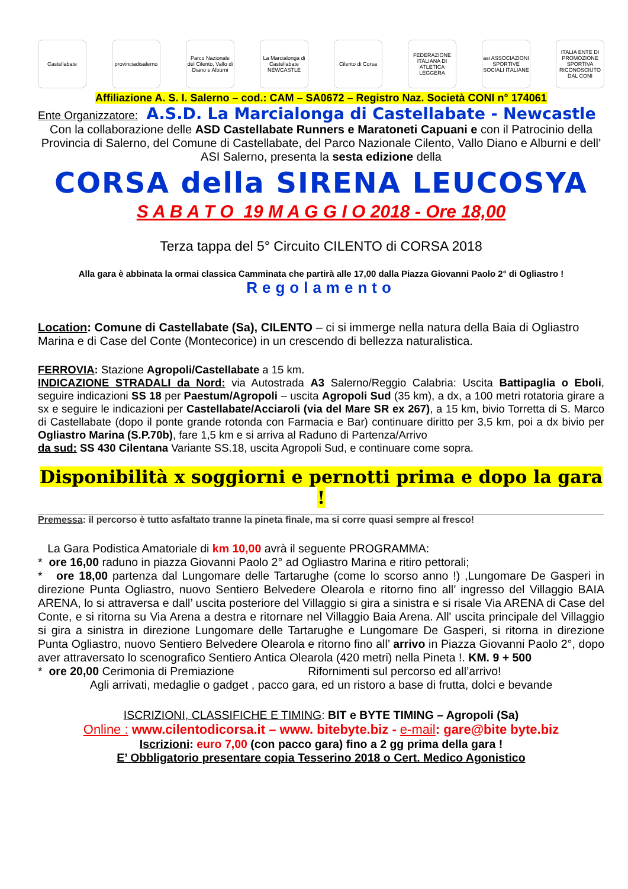Castellabate
provinciadisalerno
Parco Nazionale del Cilento, Vallo di Diano e Alburni
La Marcialonga di Castellabate NEWCASTLE
Cilento di Corsa
FEDERAZIONE ITALIANA DI ATLETICA LEGGERA
asi ASSOCIAZIONI SPORTIVE SOCIALI ITALIANE
ITALIA ENTE DI PROMOZIONE SPORTIVA RICONOSCIUTO DAL CONI
Affiliazione A. S. I. Salerno – cod.: CAM – SA0672 – Registro Naz. Società CONI n° 174061
Ente Organizzatore: A.S.D. La Marcialonga di Castellabate - Newcastle
Con la collaborazione delle ASD Castellabate Runners e Maratoneti Capuani e con il Patrocinio della Provincia di Salerno, del Comune di Castellabate, del Parco Nazionale Cilento, Vallo Diano e Alburni e dell’ ASI Salerno, presenta la sesta edizione della
CORSA della SIRENA LEUCOSYA
S A B A T O 19 M A G G I O 2018 - Ore 18,00
Terza tappa del 5° Circuito CILENTO di CORSA 2018
Alla gara è abbinata la ormai classica Camminata che partirà alle 17,00 dalla Piazza Giovanni Paolo 2° di Ogliastro !
Regolamento
Location: Comune di Castellabate (Sa), CILENTO – ci si immerge nella natura della Baia di Ogliastro Marina e di Case del Conte (Montecorice) in un crescendo di bellezza naturalistica.
FERROVIA: Stazione Agropoli/Castellabate a 15 km.
INDICAZIONE STRADALI da Nord: via Autostrada A3 Salerno/Reggio Calabria: Uscita Battipaglia o Eboli, seguire indicazioni SS 18 per Paestum/Agropoli – uscita Agropoli Sud (35 km), a dx, a 100 metri rotatoria girare a sx e seguire le indicazioni per Castellabate/Acciaroli (via del Mare SR ex 267), a 15 km, bivio Torretta di S. Marco di Castellabate (dopo il ponte grande rotonda con Farmacia e Bar) continuare diritto per 3,5 km, poi a dx bivio per Ogliastro Marina (S.P.70b), fare 1,5 km e si arriva al Raduno di Partenza/Arrivo
da sud: SS 430 Cilentana Variante SS.18, uscita Agropoli Sud, e continuare come sopra.
Disponibilità x soggiorni e pernotti prima e dopo la gara !
Premessa: il percorso è tutto asfaltato tranne la pineta finale, ma si corre quasi sempre al fresco!
La Gara Podistica Amatoriale di km 10,00 avrà il seguente PROGRAMMA:
* ore 16,00 raduno in piazza Giovanni Paolo 2° ad Ogliastro Marina e ritiro pettorali;
* ore 18,00 partenza dal Lungomare delle Tartarughe (come lo scorso anno !) ,Lungomare De Gasperi in direzione Punta Ogliastro, nuovo Sentiero Belvedere Olearola e ritorno fino all’ ingresso del Villaggio BAIA ARENA, lo si attraversa e dall’ uscita posteriore del Villaggio si gira a sinistra e si risale Via ARENA di Case del Conte, e si ritorna su Via Arena a destra e ritornare nel Villaggio Baia Arena. All' uscita principale del Villaggio si gira a sinistra in direzione Lungomare delle Tartarughe e Lungomare De Gasperi, si ritorna in direzione Punta Ogliastro, nuovo Sentiero Belvedere Olearola e ritorno fino all’ arrivo in Piazza Giovanni Paolo 2°, dopo aver attraversato lo scenografico Sentiero Antica Olearola (420 metri) nella Pineta !. KM. 9 + 500
* ore 20,00 Cerimonia di Premiazione Rifornimenti sul percorso ed all’arrivo!
Agli arrivati, medaglie o gadget , pacco gara, ed un ristoro a base di frutta, dolci e bevande
ISCRIZIONI, CLASSIFICHE E TIMING: BIT e BYTE TIMING – Agropoli (Sa)
Online : www.cilentodicorsa.it – www. bitebyte.biz - e-mail: gare@bite byte.biz
Iscrizioni: euro 7,00 (con pacco gara) fino a 2 gg prima della gara !
E’ Obbligatorio presentare copia Tesserino 2018 o Cert. Medico Agonistico